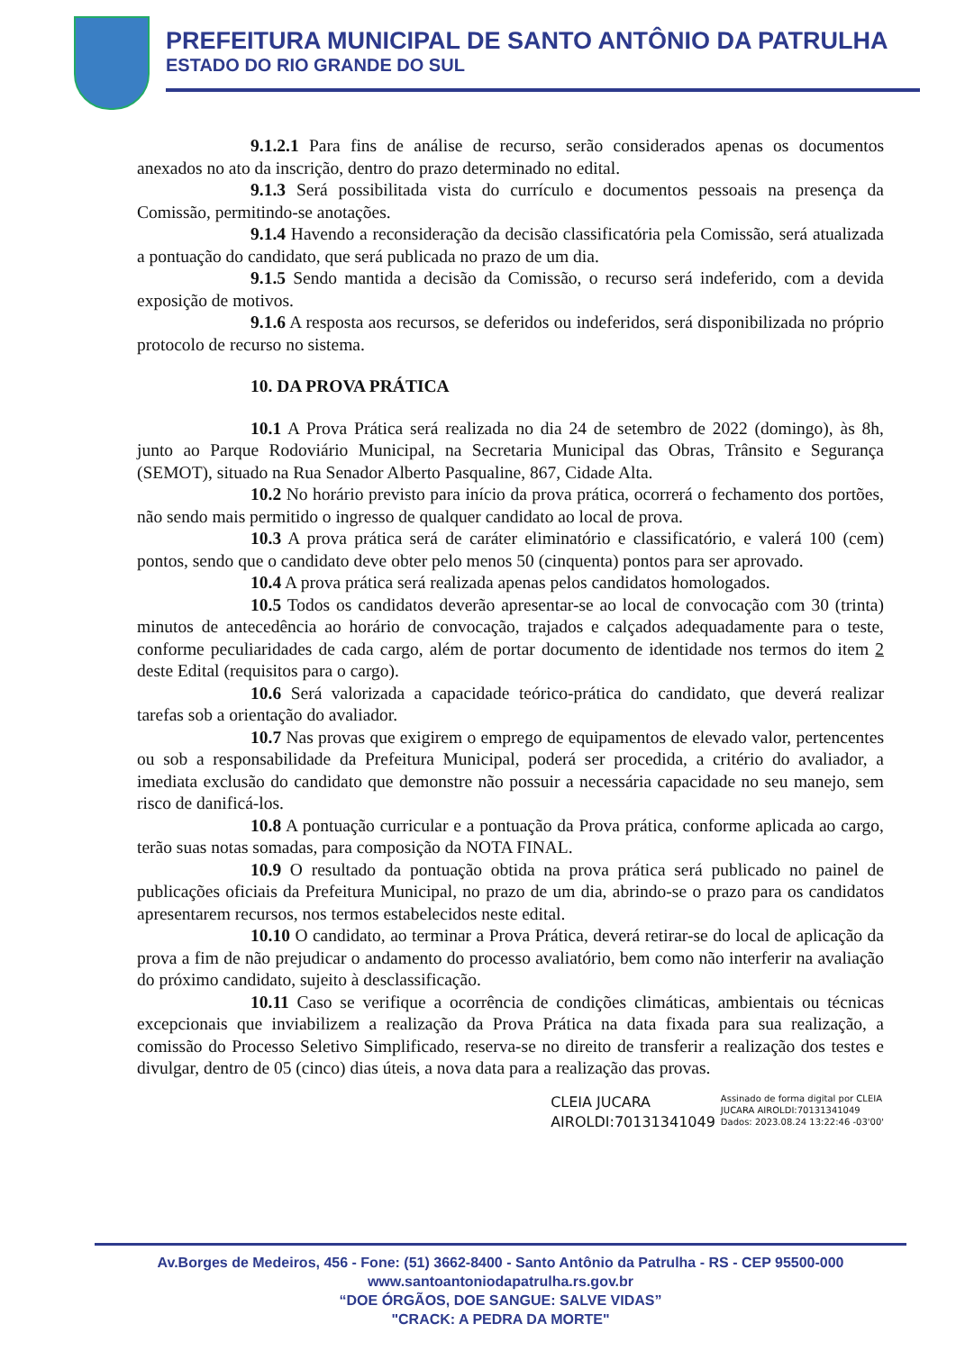PREFEITURA MUNICIPAL DE SANTO ANTÔNIO DA PATRULHA
ESTADO DO RIO GRANDE DO SUL
9.1.2.1 Para fins de análise de recurso, serão considerados apenas os documentos anexados no ato da inscrição, dentro do prazo determinado no edital.
9.1.3 Será possibilitada vista do currículo e documentos pessoais na presença da Comissão, permitindo-se anotações.
9.1.4 Havendo a reconsideração da decisão classificatória pela Comissão, será atualizada a pontuação do candidato, que será publicada no prazo de um dia.
9.1.5 Sendo mantida a decisão da Comissão, o recurso será indeferido, com a devida exposição de motivos.
9.1.6 A resposta aos recursos, se deferidos ou indeferidos, será disponibilizada no próprio protocolo de recurso no sistema.
10. DA PROVA PRÁTICA
10.1 A Prova Prática será realizada no dia 24 de setembro de 2022 (domingo), às 8h, junto ao Parque Rodoviário Municipal, na Secretaria Municipal das Obras, Trânsito e Segurança (SEMOT), situado na Rua Senador Alberto Pasqualine, 867, Cidade Alta.
10.2 No horário previsto para início da prova prática, ocorrerá o fechamento dos portões, não sendo mais permitido o ingresso de qualquer candidato ao local de prova.
10.3 A prova prática será de caráter eliminatório e classificatório, e valerá 100 (cem) pontos, sendo que o candidato deve obter pelo menos 50 (cinquenta) pontos para ser aprovado.
10.4 A prova prática será realizada apenas pelos candidatos homologados.
10.5 Todos os candidatos deverão apresentar-se ao local de convocação com 30 (trinta) minutos de antecedência ao horário de convocação, trajados e calçados adequadamente para o teste, conforme peculiaridades de cada cargo, além de portar documento de identidade nos termos do item 2 deste Edital (requisitos para o cargo).
10.6 Será valorizada a capacidade teórico-prática do candidato, que deverá realizar tarefas sob a orientação do avaliador.
10.7 Nas provas que exigirem o emprego de equipamentos de elevado valor, pertencentes ou sob a responsabilidade da Prefeitura Municipal, poderá ser procedida, a critério do avaliador, a imediata exclusão do candidato que demonstre não possuir a necessária capacidade no seu manejo, sem risco de danificá-los.
10.8 A pontuação curricular e a pontuação da Prova prática, conforme aplicada ao cargo, terão suas notas somadas, para composição da NOTA FINAL.
10.9 O resultado da pontuação obtida na prova prática será publicado no painel de publicações oficiais da Prefeitura Municipal, no prazo de um dia, abrindo-se o prazo para os candidatos apresentarem recursos, nos termos estabelecidos neste edital.
10.10 O candidato, ao terminar a Prova Prática, deverá retirar-se do local de aplicação da prova a fim de não prejudicar o andamento do processo avaliatório, bem como não interferir na avaliação do próximo candidato, sujeito à desclassificação.
10.11 Caso se verifique a ocorrência de condições climáticas, ambientais ou técnicas excepcionais que inviabilizem a realização da Prova Prática na data fixada para sua realização, a comissão do Processo Seletivo Simplificado, reserva-se no direito de transferir a realização dos testes e divulgar, dentro de 05 (cinco) dias úteis, a nova data para a realização das provas.
CLEIA JUCARA
AIROLDI:70131341049
Assinado de forma digital por CLEIA
JUCARA AIROLDI:70131341049
Dados: 2023.08.24 13:22:46 -03'00'
Av.Borges de Medeiros, 456 - Fone: (51) 3662-8400 - Santo Antônio da Patrulha - RS - CEP 95500-000
www.santoantoniodapatrulha.rs.gov.br
“DOE ÓRGÃOS, DOE SANGUE: SALVE VIDAS”
"CRACK: A PEDRA DA MORTE"